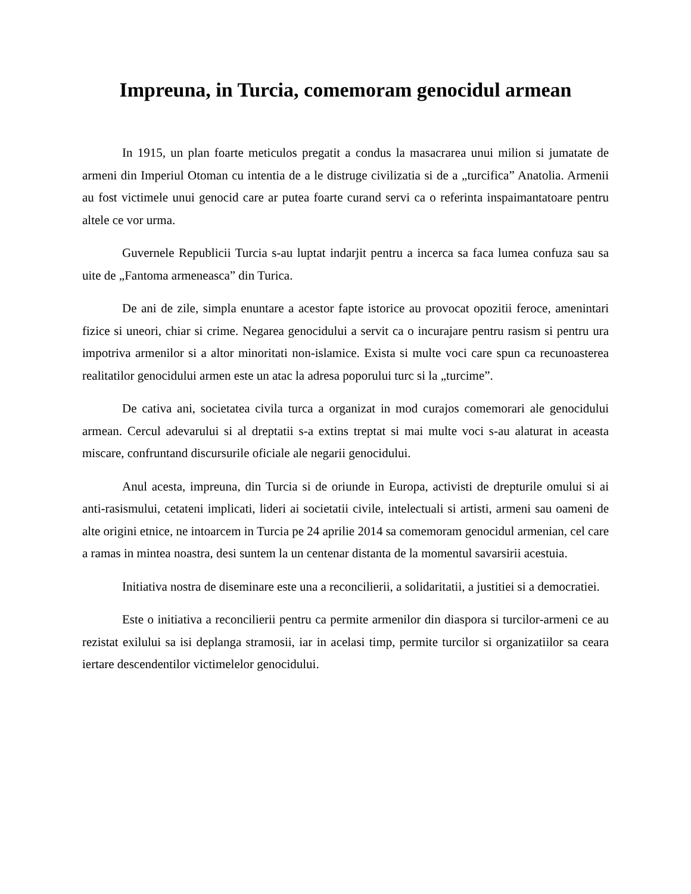Impreuna, in Turcia, comemoram genocidul armean
In 1915, un plan foarte meticulos pregatit a condus la masacrarea unui milion si jumatate de armeni din Imperiul Otoman cu intentia de a le distruge civilizatia si de a „turcifica” Anatolia. Armenii au fost victimele unui genocid care ar putea foarte curand servi ca o referinta inspaimantatoare pentru altele ce vor urma.
Guvernele Republicii Turcia s-au luptat indarjit pentru a incerca sa faca lumea confuza sau sa uite de „Fantoma armeneasca” din Turica.
De ani de zile, simpla enuntare a acestor fapte istorice au provocat opozitii feroce, amenintari fizice si uneori, chiar si crime. Negarea genocidului a servit ca o incurajare pentru rasism si pentru ura impotriva armenilor si a altor minoritati non-islamice. Exista si multe voci care spun ca recunoasterea realitatilor genocidului armen este un atac la adresa poporului turc si la „turcime”.
De cativa ani, societatea civila turca a organizat in mod curajos comemorari ale genocidului armean. Cercul adevarului si al dreptatii s-a extins treptat si mai multe voci s-au alaturat in aceasta miscare, confruntand discursurile oficiale ale negarii genocidului.
Anul acesta, impreuna, din Turcia si de oriunde in Europa, activisti de drepturile omului si ai anti-rasismului, cetateni implicati, lideri ai societatii civile, intelectuali si artisti, armeni sau oameni de alte origini etnice, ne intoarcem in Turcia pe 24 aprilie 2014 sa comemoram genocidul armenian, cel care a ramas in mintea noastra, desi suntem la un centenar distanta de la momentul savarsirii acestuia.
Initiativa nostra de diseminare este una a reconcilierii, a solidaritatii, a justitiei si a democratiei.
Este o initiativa a reconcilierii pentru ca permite armenilor din diaspora si turcilor-armeni ce au rezistat exilului sa isi deplanga stramosii, iar in acelasi timp, permite turcilor si organizatiilor sa ceara iertare descendentilor victimelelor genocidului.